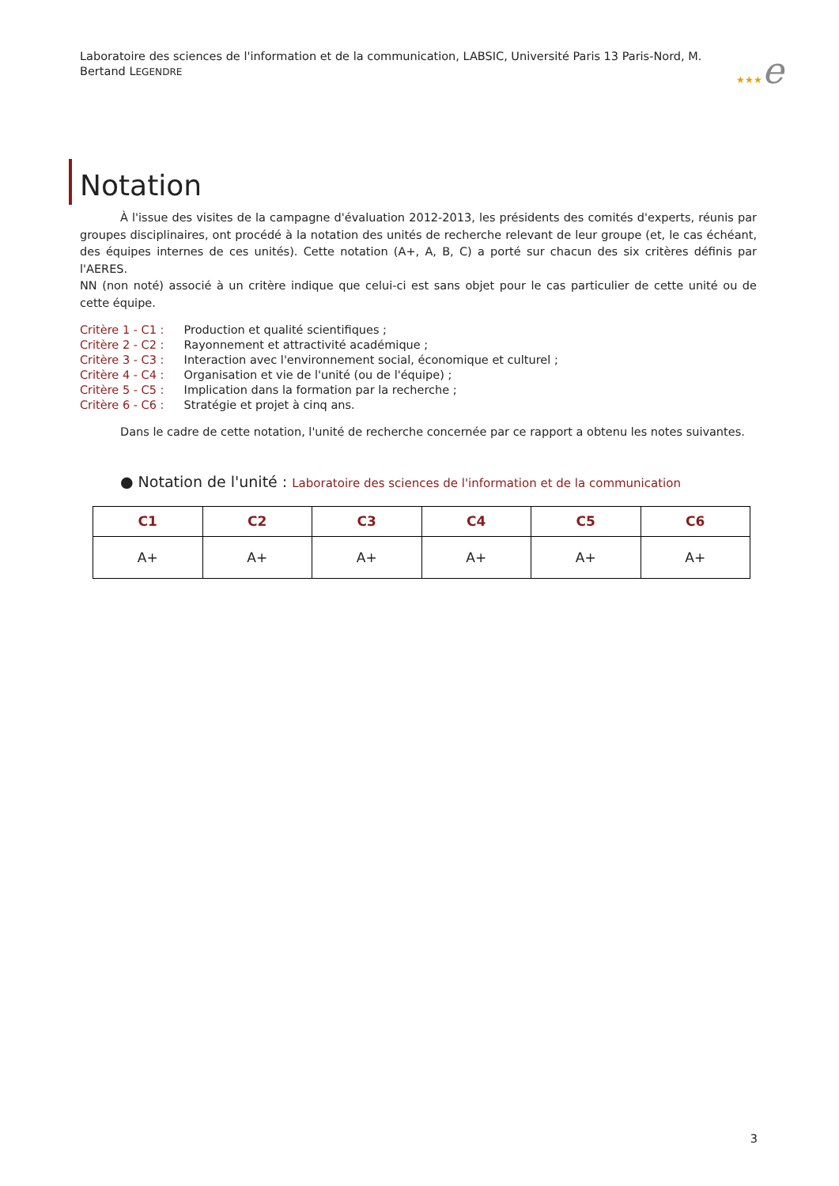Laboratoire des sciences de l'information et de la communication, LABSIC, Université Paris 13 Paris-Nord, M. Bertand LEGENDRE
★★★e
Notation
À l'issue des visites de la campagne d'évaluation 2012-2013, les présidents des comités d'experts, réunis par groupes disciplinaires, ont procédé à la notation des unités de recherche relevant de leur groupe (et, le cas échéant, des équipes internes de ces unités). Cette notation (A+, A, B, C) a porté sur chacun des six critères définis par l'AERES.
NN (non noté) associé à un critère indique que celui-ci est sans objet pour le cas particulier de cette unité ou de cette équipe.
Critère 1 - C1 : Production et qualité scientifiques ;
Critère 2 - C2 : Rayonnement et attractivité académique ;
Critère 3 - C3 : Interaction avec l'environnement social, économique et culturel ;
Critère 4 - C4 : Organisation et vie de l'unité (ou de l'équipe) ;
Critère 5 - C5 : Implication dans la formation par la recherche ;
Critère 6 - C6 : Stratégie et projet à cinq ans.
Dans le cadre de cette notation, l'unité de recherche concernée par ce rapport a obtenu les notes suivantes.
● Notation de l'unité : Laboratoire des sciences de l'information et de la communication
| C1 | C2 | C3 | C4 | C5 | C6 |
| --- | --- | --- | --- | --- | --- |
| A+ | A+ | A+ | A+ | A+ | A+ |
3